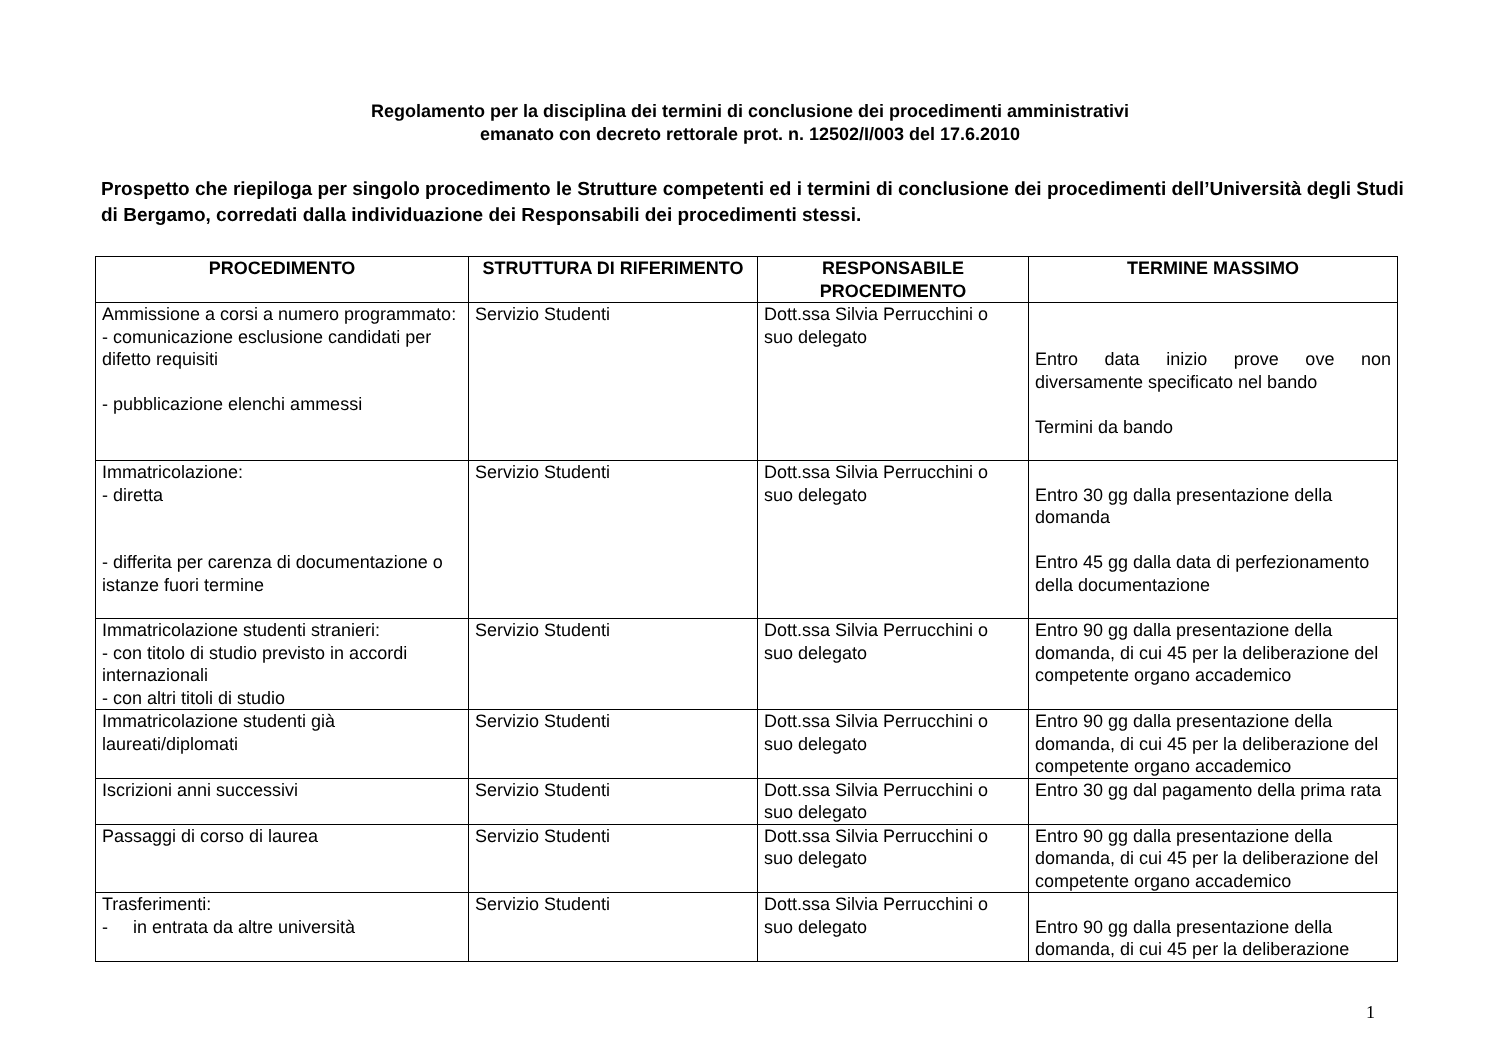Regolamento per la disciplina dei termini di conclusione dei procedimenti amministrativi
emanato con decreto rettorale prot. n. 12502/I/003 del 17.6.2010
Prospetto che riepiloga per singolo procedimento le Strutture competenti ed i termini di conclusione dei procedimenti dell’Università degli Studi di Bergamo, corredati dalla individuazione dei Responsabili dei procedimenti stessi.
| PROCEDIMENTO | STRUTTURA DI RIFERIMENTO | RESPONSABILE PROCEDIMENTO | TERMINE MASSIMO |
| --- | --- | --- | --- |
| Ammissione a corsi a numero programmato: - comunicazione esclusione candidati per difetto requisiti - pubblicazione elenchi ammessi | Servizio Studenti | Dott.ssa Silvia Perrucchini o suo delegato | Entro data inizio prove ove non diversamente specificato nel bando Termini da bando |
| Immatricolazione: - diretta - differita per carenza di documentazione o istanze fuori termine | Servizio Studenti | Dott.ssa Silvia Perrucchini o suo delegato | Entro 30 gg dalla presentazione della domanda Entro 45 gg dalla data di perfezionamento della documentazione |
| Immatricolazione studenti stranieri: - con titolo di studio previsto in accordi internazionali - con altri titoli di studio | Servizio Studenti | Dott.ssa Silvia Perrucchini o suo delegato | Entro 90 gg dalla presentazione della domanda, di cui 45 per la deliberazione del competente organo accademico |
| Immatricolazione studenti già laureati/diplomati | Servizio Studenti | Dott.ssa Silvia Perrucchini o suo delegato | Entro 90 gg dalla presentazione della domanda, di cui 45 per la deliberazione del competente organo accademico |
| Iscrizioni anni successivi | Servizio Studenti | Dott.ssa Silvia Perrucchini o suo delegato | Entro 30 gg dal pagamento della prima rata |
| Passaggi di corso di laurea | Servizio Studenti | Dott.ssa Silvia Perrucchini o suo delegato | Entro 90 gg dalla presentazione della domanda, di cui 45 per la deliberazione del competente organo accademico |
| Trasferimenti: - in entrata da altre università | Servizio Studenti | Dott.ssa Silvia Perrucchini o suo delegato | Entro 90 gg dalla presentazione della domanda, di cui 45 per la deliberazione |
1